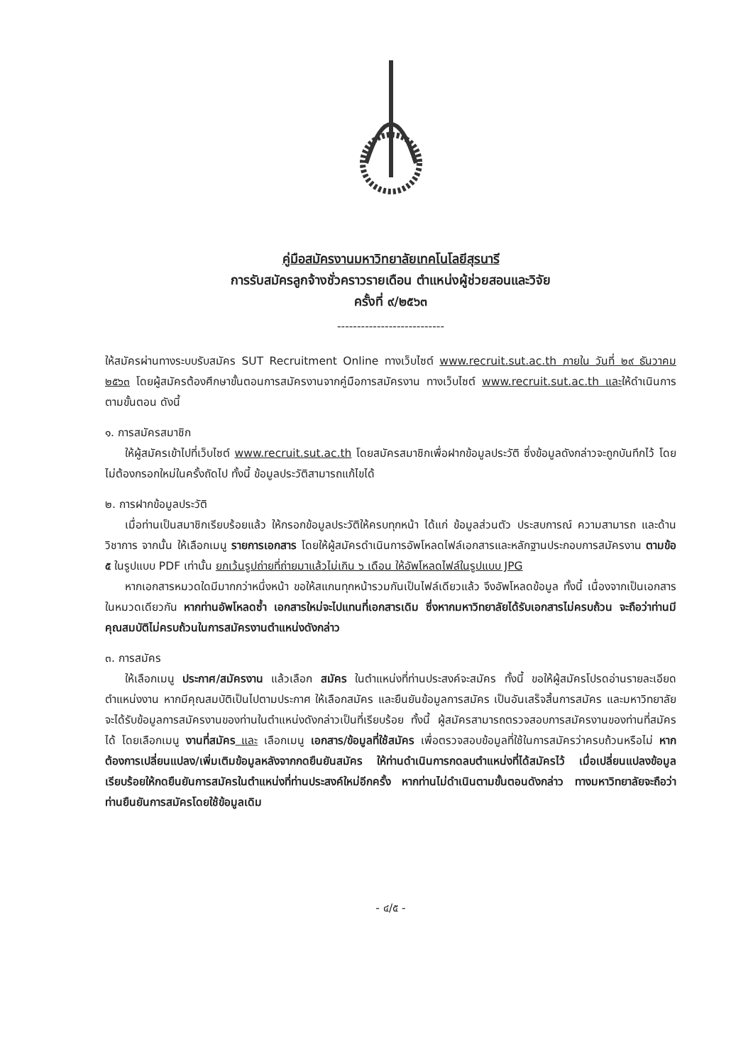คู่มือสมัครงานมหาวิทยาลัยเทคโนโลยีสุรนารี
การรับสมัครลูกจ้างชั่วคราวรายเดือน ตำแหน่งผู้ช่วยสอนและวิจัย
ครั้งที่ ๙/๒๕๖๓
---------------------------
ให้สมัครผ่านทางระบบรับสมัคร SUT Recruitment Online ทางเว็บไซต์ www.recruit.sut.ac.th ภายใน วันที่ ๒๙ ธันวาคม ๒๕๖๓ โดยผู้สมัครต้องศึกษาขั้นตอนการสมัครงานจากคู่มือการสมัครงาน ทางเว็บไซต์ www.recruit.sut.ac.th และให้ดำเนินการตามขั้นตอน ดังนี้
๑. การสมัครสมาชิก
ให้ผู้สมัครเข้าไปที่เว็บไซต์ www.recruit.sut.ac.th โดยสมัครสมาชิกเพื่อฝากข้อมูลประวัติ ซึ่งข้อมูลดังกล่าวจะถูกบันทึกไว้ โดยไม่ต้องกรอกใหม่ในครั้งถัดไป ทั้งนี้ ข้อมูลประวัติสามารถแก้ไขได้
๒. การฝากข้อมูลประวัติ
เมื่อท่านเป็นสมาชิกเรียบร้อยแล้ว ให้กรอกข้อมูลประวัติให้ครบทุกหน้า ได้แก่ ข้อมูลส่วนตัว ประสบการณ์ ความสามารถ และด้านวิชาการ จากนั้น ให้เลือกเมนู รายการเอกสาร โดยให้ผู้สมัครดำเนินการอัพโหลดไฟล์เอกสารและหลักฐานประกอบการสมัครงาน ตามข้อ ๕ ในรูปแบบ PDF เท่านั้น ยกเว้นรูปถ่ายที่ถ่ายมาแล้วไม่เกิน ๖ เดือน ให้อัพโหลดไฟล์ในรูปแบบ JPG
หากเอกสารหมวดใดมีมากกว่าหนึ่งหน้า ขอให้สแกนทุกหน้ารวมกันเป็นไฟล์เดียวแล้ว จึงอัพโหลดข้อมูล ทั้งนี้ เนื่องจากเป็นเอกสารในหมวดเดียวกัน หากท่านอัพโหลดซ้ำ เอกสารใหม่จะไปแทนที่เอกสารเดิม ซึ่งหากมหาวิทยาลัยได้รับเอกสารไม่ครบถ้วน จะถือว่าท่านมีคุณสมบัติไม่ครบถ้วนในการสมัครงานตำแหน่งดังกล่าว
๓. การสมัคร
ให้เลือกเมนู ประกาศ/สมัครงาน แล้วเลือก สมัคร ในตำแหน่งที่ท่านประสงค์จะสมัคร ทั้งนี้ ขอให้ผู้สมัครโปรดอ่านรายละเอียดตำแหน่งงาน หากมีคุณสมบัติเป็นไปตามประกาศ ให้เลือกสมัคร และยืนยันข้อมูลการสมัคร เป็นอันเสร็จสิ้นการสมัคร และมหาวิทยาลัยจะได้รับข้อมูลการสมัครงานของท่านในตำแหน่งดังกล่าวเป็นที่เรียบร้อย ทั้งนี้ ผู้สมัครสามารถตรวจสอบการสมัครงานของท่านที่สมัครได้ โดยเลือกเมนู งานที่สมัคร และ เลือกเมนู เอกสาร/ข้อมูลที่ใช้สมัคร เพื่อตรวจสอบข้อมูลที่ใช้ในการสมัครว่าครบถ้วนหรือไม่ หากต้องการเปลี่ยนแปลง/เพิ่มเติมข้อมูลหลังจากกดยืนยันสมัคร ให้ท่านดำเนินการกดลบตำแหน่งที่ได้สมัครไว้ เมื่อเปลี่ยนแปลงข้อมูลเรียบร้อยให้กดยืนยันการสมัครในตำแหน่งที่ท่านประสงค์ใหม่อีกครั้ง หากท่านไม่ดำเนินตามขั้นตอนดังกล่าว ทางมหาวิทยาลัยจะถือว่าท่านยืนยันการสมัครโดยใช้ข้อมูลเดิม
- ๔/๕ -